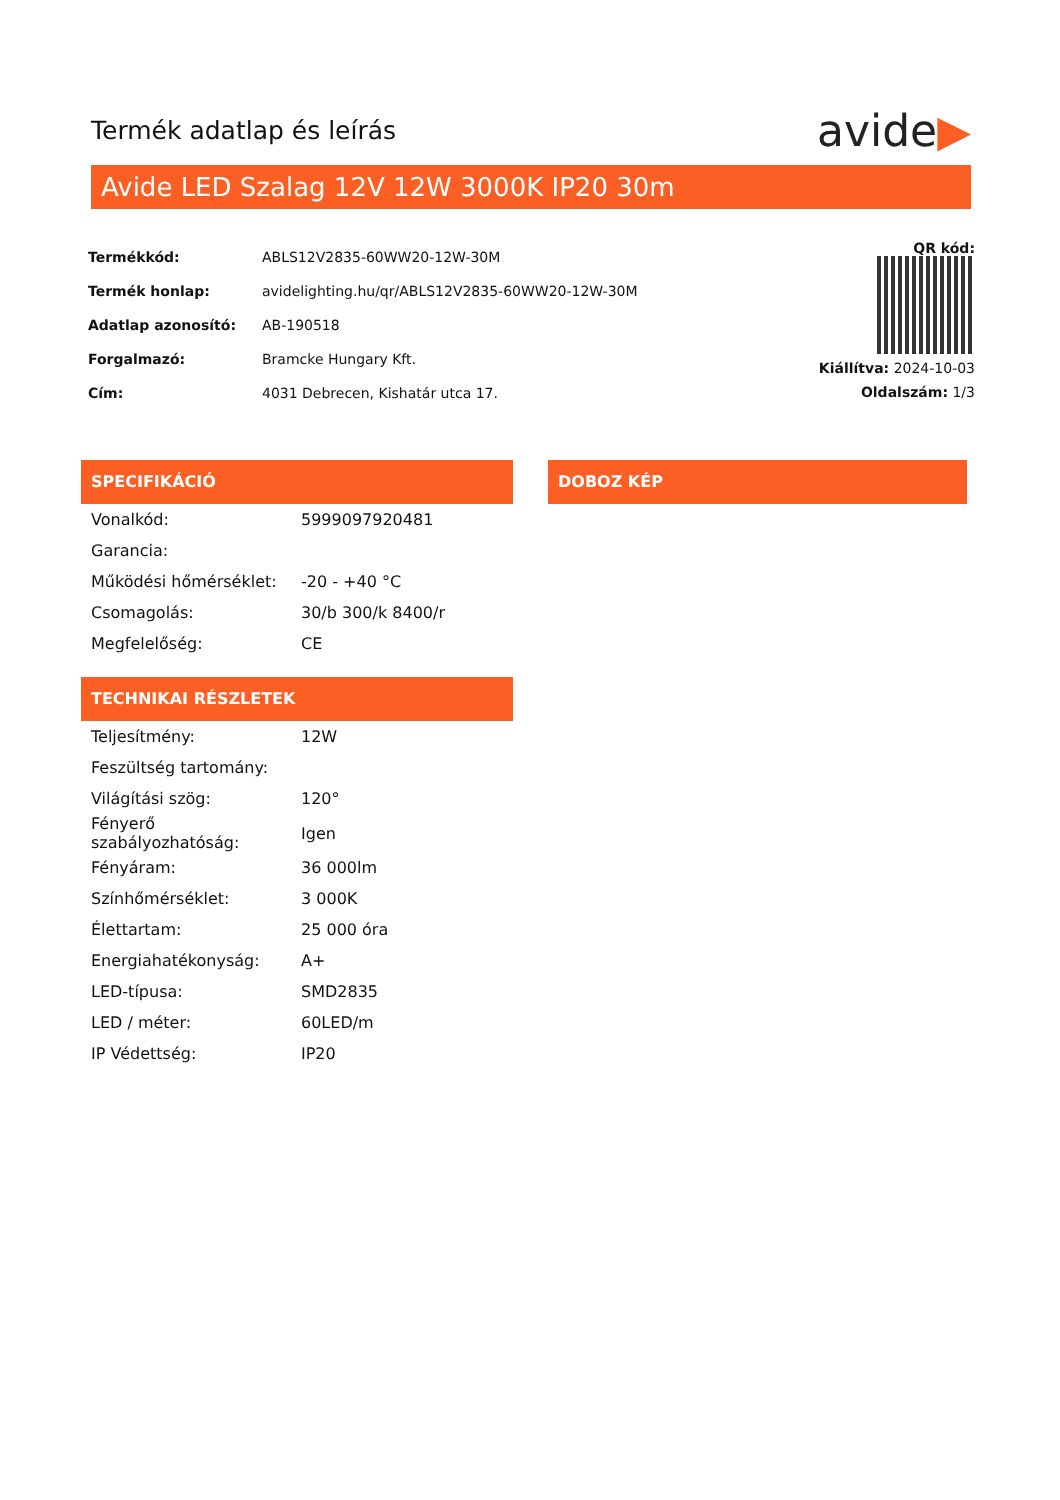Termék adatlap és leírás
avide▶
Avide LED Szalag 12V 12W 3000K IP20 30m
| Termékkód: | ABLS12V2835-60WW20-12W-30M |
| Termék honlap: | avidelighting.hu/qr/ABLS12V2835-60WW20-12W-30M |
| Adatlap azonosító: | AB-190518 |
| Forgalmazó: | Bramcke Hungary Kft. |
| Cím: | 4031 Debrecen, Kishatár utca 17. |
QR kód:
Kiállítva: 2024-10-03
Oldalszám: 1/3
SPECIFIKÁCIÓ
| Vonalkód: | 5999097920481 |
| Garancia: | |
| Működési hőmérséklet: | -20 - +40 °C |
| Csomagolás: | 30/b 300/k 8400/r |
| Megfelelőség: | CE |
TECHNIKAI RÉSZLETEK
| Teljesítmény: | 12W |
| Feszültség tartomány: | |
| Világítási szög: | 120° |
| Fényerő szabályozhatóság: | Igen |
| Fényáram: | 36 000lm |
| Színhőmérséklet: | 3 000K |
| Élettartam: | 25 000 óra |
| Energiahatékonyság: | A+ |
| LED-típusa: | SMD2835 |
| LED / méter: | 60LED/m |
| IP Védettség: | IP20 |
DOBOZ KÉP